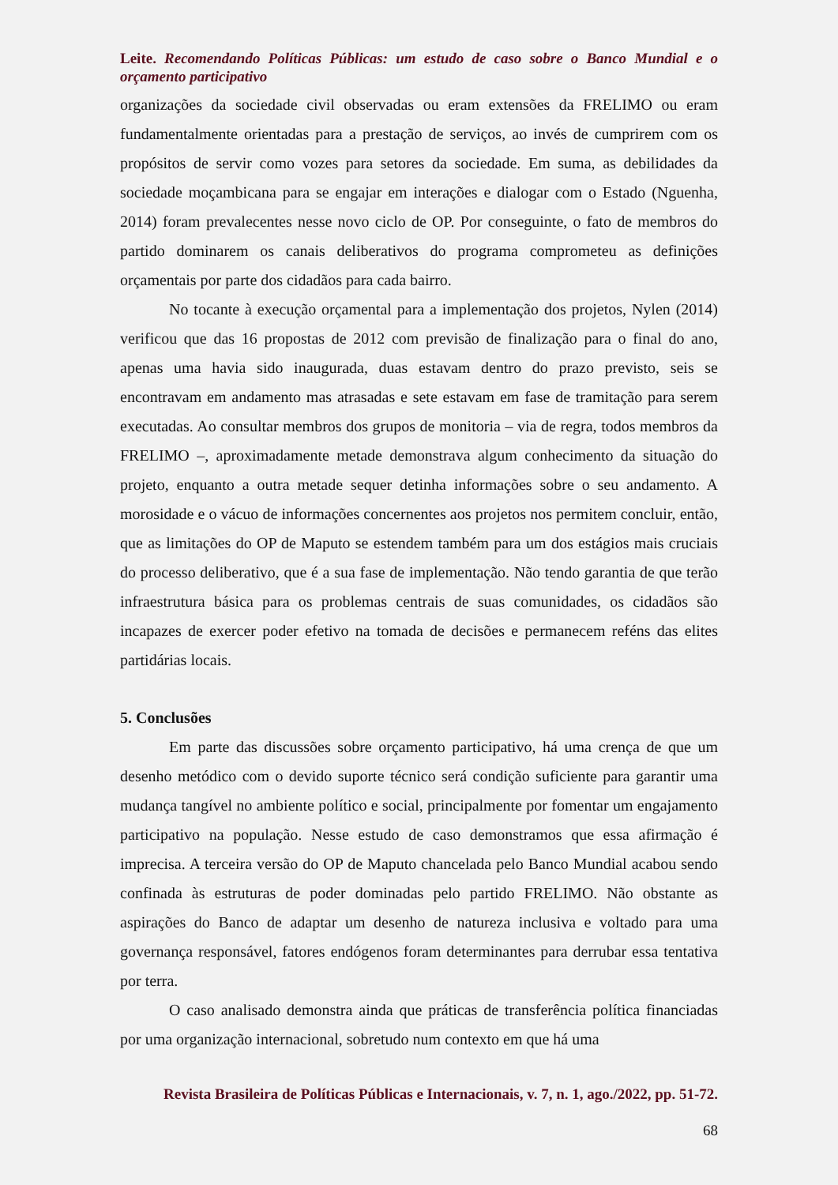Leite. Recomendando Políticas Públicas: um estudo de caso sobre o Banco Mundial e o orçamento participativo
organizações da sociedade civil observadas ou eram extensões da FRELIMO ou eram fundamentalmente orientadas para a prestação de serviços, ao invés de cumprirem com os propósitos de servir como vozes para setores da sociedade. Em suma, as debilidades da sociedade moçambicana para se engajar em interações e dialogar com o Estado (Nguenha, 2014) foram prevalecentes nesse novo ciclo de OP. Por conseguinte, o fato de membros do partido dominarem os canais deliberativos do programa comprometeu as definições orçamentais por parte dos cidadãos para cada bairro.
No tocante à execução orçamental para a implementação dos projetos, Nylen (2014) verificou que das 16 propostas de 2012 com previsão de finalização para o final do ano, apenas uma havia sido inaugurada, duas estavam dentro do prazo previsto, seis se encontravam em andamento mas atrasadas e sete estavam em fase de tramitação para serem executadas. Ao consultar membros dos grupos de monitoria – via de regra, todos membros da FRELIMO –, aproximadamente metade demonstrava algum conhecimento da situação do projeto, enquanto a outra metade sequer detinha informações sobre o seu andamento. A morosidade e o vácuo de informações concernentes aos projetos nos permitem concluir, então, que as limitações do OP de Maputo se estendem também para um dos estágios mais cruciais do processo deliberativo, que é a sua fase de implementação. Não tendo garantia de que terão infraestrutura básica para os problemas centrais de suas comunidades, os cidadãos são incapazes de exercer poder efetivo na tomada de decisões e permanecem reféns das elites partidárias locais.
5. Conclusões
Em parte das discussões sobre orçamento participativo, há uma crença de que um desenho metódico com o devido suporte técnico será condição suficiente para garantir uma mudança tangível no ambiente político e social, principalmente por fomentar um engajamento participativo na população. Nesse estudo de caso demonstramos que essa afirmação é imprecisa. A terceira versão do OP de Maputo chancelada pelo Banco Mundial acabou sendo confinada às estruturas de poder dominadas pelo partido FRELIMO. Não obstante as aspirações do Banco de adaptar um desenho de natureza inclusiva e voltado para uma governança responsável, fatores endógenos foram determinantes para derrubar essa tentativa por terra.
O caso analisado demonstra ainda que práticas de transferência política financiadas por uma organização internacional, sobretudo num contexto em que há uma
Revista Brasileira de Políticas Públicas e Internacionais, v. 7, n. 1, ago./2022, pp. 51-72.
68